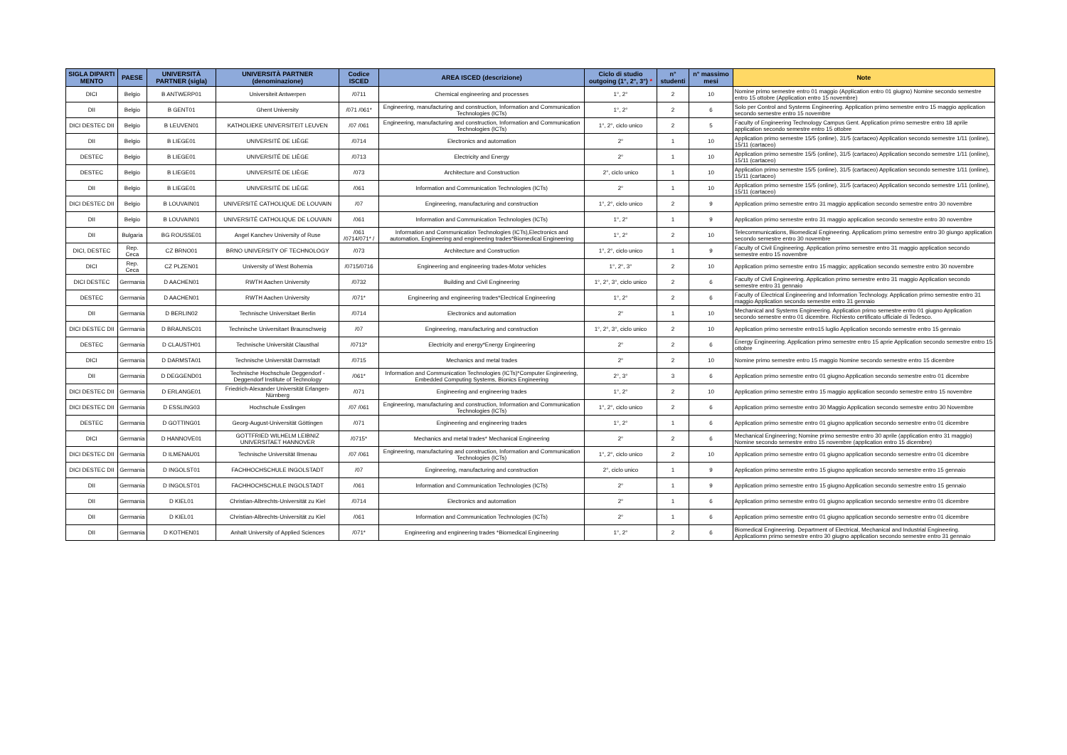| SIGLA DIPARTI MENTO | PAESE | UNIVERSITÀ PARTNER (sigla) | UNIVERSITÀ PARTNER (denominazione) | Codice ISCED | AREA ISCED (descrizione) | Ciclo di studio outgoing (1°, 2°, 3°) * | n° studenti | n° massimo mesi | Note |
| --- | --- | --- | --- | --- | --- | --- | --- | --- | --- |
| DICI | Belgio | B ANTWERP01 | Universiteit Antwerpen | /0711 | Chemical engineering and processes | 1°, 2° | 2 | 10 | Nomine primo semestre entro 01 maggio (Application entro 01 giugno) Nomine secondo semestre entro 15 ottobre (Application entro 15 novembre) |
| DII | Belgio | B GENT01 | Ghent University | /071 /061* | Engineering, manufacturing and construction, Information and Communication Technologies (ICTs) | 1°, 2° | 2 | 6 | Solo per Control and Systems Engineering. Application primo semestre entro 15 maggio application secondo semestre entro 15 novembre |
| DICI DESTEC DII | Belgio | B LEUVEN01 | KATHOLIEKE UNIVERSITEIT LEUVEN | /07 /061 | Engineering, manufacturing and construction, Information and Communication Technologies (ICTs) | 1°, 2°, ciclo unico | 2 | 5 | Faculty of Engineering Technology Campus Gent. Application primo semestre entro 18 aprile application secondo semestre entro 15 ottobre |
| DII | Belgio | B LIEGE01 | UNIVERSITÉ DE LIÈGE | /0714 | Electronics and automation | 2° | 1 | 10 | Application primo semestre 15/5 (online), 31/5 (cartaceo) Application secondo semestre 1/11 (online), 15/11 (cartaceo) |
| DESTEC | Belgio | B LIEGE01 | UNIVERSITÉ DE LIÈGE | /0713 | Electricity and Energy | 2° | 1 | 10 | Application primo semestre 15/5 (online), 31/5 (cartaceo) Application secondo semestre 1/11 (online), 15/11 (cartaceo) |
| DESTEC | Belgio | B LIEGE01 | UNIVERSITÉ DE LIÈGE | /073 | Architecture and Construction | 2°, ciclo unico | 1 | 10 | Application primo semestre 15/5 (online), 31/5 (cartaceo) Application secondo semestre 1/11 (online), 15/11 (cartaceo) |
| DII | Belgio | B LIEGE01 | UNIVERSITÉ DE LIÈGE | /061 | Information and Communication Technologies (ICTs) | 2° | 1 | 10 | Application primo semestre 15/5 (online), 31/5 (cartaceo) Application secondo semestre 1/11 (online), 15/11 (cartaceo) |
| DICI DESTEC DII | Belgio | B LOUVAIN01 | UNIVERSITÉ CATHOLIQUE DE LOUVAIN | /07 | Engineering, manufacturing and construction | 1°, 2°, ciclo unico | 2 | 9 | Application primo semestre entro 31 maggio application secondo semestre entro 30 novembre |
| DII | Belgio | B LOUVAIN01 | UNIVERSITÉ CATHOLIQUE DE LOUVAIN | /061 | Information and Communication Technologies (ICTs) | 1°, 2° | 1 | 9 | Application primo semestre entro 31 maggio application secondo semestre entro 30 novembre |
| DII | Bulgaria | BG ROUSSE01 | Angel Kanchev University of Ruse | /061 /0714/071* / | Information and Communication Technologies (ICTs),Electronics and automation, Engineering and engineering trades*Biomedical Engineering | 1°, 2° | 2 | 10 | Telecommunications, Biomedical Engineering. Applicatiom primo semestre entro 30 giungo application secondo semestre entro 30 novembre |
| DICI, DESTEC | Rep. Ceca | CZ BRNO01 | BRNO UNIVERSITY OF TECHNOLOGY | /073 | Architecture and Construction | 1°, 2°, ciclo unico | 1 | 9 | Faculty of Civil Engineering. Application primo semestre entro 31 maggio application secondo semestre entro 15 novembre |
| DICI | Rep. Ceca | CZ PLZEN01 | University of West Bohemia | /0715/0716 | Engineering and engineering trades-Motor vehicles | 1°, 2°, 3° | 2 | 10 | Application primo semestre entro 15 maggio; application secondo semestre entro 30 novembre |
| DICI DESTEC | Germania | D AACHEN01 | RWTH Aachen University | /0732 | Building and Civil Engineering | 1°, 2°, 3°, ciclo unico | 2 | 6 | Faculty of Civil Engineering. Application primo semestre entro 31 maggio Application secondo semestre entro 31 gennaio |
| DESTEC | Germania | D AACHEN01 | RWTH Aachen University | /071* | Engineering and engineering trades*Electrical Engineering | 1°, 2° | 2 | 6 | Faculty of Electrical Engineering and Information Technology. Application primo semestre entro 31 maggio Application secondo semestre entro 31 gennaio |
| DII | Germania | D BERLIN02 | Technische Universitaet Berlin | /0714 | Electronics and automation | 2° | 1 | 10 | Mechanical and Systems Engineering. Application primo semestre entro 01 giugno Application secondo semestre entro 01 dicembre. Richiesto certificato ufficiale di Tedesco. |
| DICI DESTEC DII | Germania | D BRAUNSC01 | Technische Universitaet Braunschweig | /07 | Engineering, manufacturing and construction | 1°, 2°, 3°, ciclo unico | 2 | 10 | Application primo semestre entro15 luglio Application secondo semestre entro 15 gennaio |
| DESTEC | Germania | D CLAUSTH01 | Technische Universität Clausthal | /0713* | Electricity and energy*Energy Engineering | 2° | 2 | 6 | Energy Engineering. Application primo semestre entro 15 aprie Application secondo semestre entro 15 ottobre |
| DICI | Germania | D DARMSTA01 | Technische Universität Darmstadt | /0715 | Mechanics and metal trades | 2° | 2 | 10 | Nomine primo semestre entro 15 maggio Nomine secondo semestre entro 15 dicembre |
| DII | Germania | D DEGGEND01 | Technische Hochschule Deggendorf - Deggendorf Institute of Technology | /061* | Information and Communication Technologies (ICTs)*Computer Engineering, Embedded Computing Systems, Bionics Engineering | 2°, 3° | 3 | 6 | Application primo semestre entro 01 giugno Application secondo semestre entro 01 dicembre |
| DICI DESTEC DII | Germania | D ERLANGE01 | Friedrich-Alexander Universität Erlangen-Nürnberg | /071 | Engineering and engineering trades | 1°, 2° | 2 | 10 | Application primo semestre entro 15 maggio application secondo semestre entro 15 novembre |
| DICI DESTEC DII | Germania | D ESSLING03 | Hochschule Esslingen | /07 /061 | Engineering, manufacturing and construction, Information and Communication Technologies (ICTs) | 1°, 2°, ciclo unico | 2 | 6 | Application primo semestre entro 30 Maggio Application secondo semestre entro 30 Novembre |
| DESTEC | Germania | D GOTTING01 | Georg-August-Universität Göttingen | /071 | Engineering and engineering trades | 1°, 2° | 1 | 6 | Application primo semestre entro 01 giugno application secondo semestre entro 01 dicembre |
| DICI | Germania | D HANNOVE01 | GOTTFRIED WILHELM LEIBNIZ UNIVERSITAET HANNOVER | /0715* | Mechanics and metal trades* Mechanical Engineering | 2° | 2 | 6 | Mechanical Engineering; Nomine primo semestre entro 30 aprile (application entro 31 maggio) Nomine secondo semestre entro 15 novembre (application entro 15 dicembre) |
| DICI DESTEC DII | Germania | D ILMENAU01 | Technische Universität Ilmenau | /07 /061 | Engineering, manufacturing and construction, Information and Communication Technologies (ICTs) | 1°, 2°, ciclo unico | 2 | 10 | Application primo semestre entro 01 giugno application secondo semestre entro 01 dicembre |
| DICI DESTEC DII | Germania | D INGOLST01 | FACHHOCHSCHULE INGOLSTADT | /07 | Engineering, manufacturing and construction | 2°, ciclo unico | 1 | 9 | Application primo semestre entro 15 giugno application secondo semestre entro 15 gennaio |
| DII | Germania | D INGOLST01 | FACHHOCHSCHULE INGOLSTADT | /061 | Information and Communication Technologies (ICTs) | 2° | 1 | 9 | Application primo semestre entro 15 giugno Application secondo semestre entro 15 gennaio |
| DII | Germania | D KIEL01 | Christian-Albrechts-Universität zu Kiel | /0714 | Electronics and automation | 2° | 1 | 6 | Application primo semestre entro 01 giugno application secondo semestre entro 01 dicembre |
| DII | Germania | D KIEL01 | Christian-Albrechts-Universität zu Kiel | /061 | Information and Communication Technologies (ICTs) | 2° | 1 | 6 | Application primo semestre entro 01 giugno application secondo semestre entro 01 dicembre |
| DII | Germania | D KOTHEN01 | Anhalt University of Applied Sciences | /071* | Engineering and engineering trades *Biomedical Engineering | 1°, 2° | 2 | 6 | Biomedical Engineering. Department of Electrical, Mechanical and Industrial Engineering. Applicatiomn primo semestre entro 30 giugno application secondo semestre entro 31 gennaio |